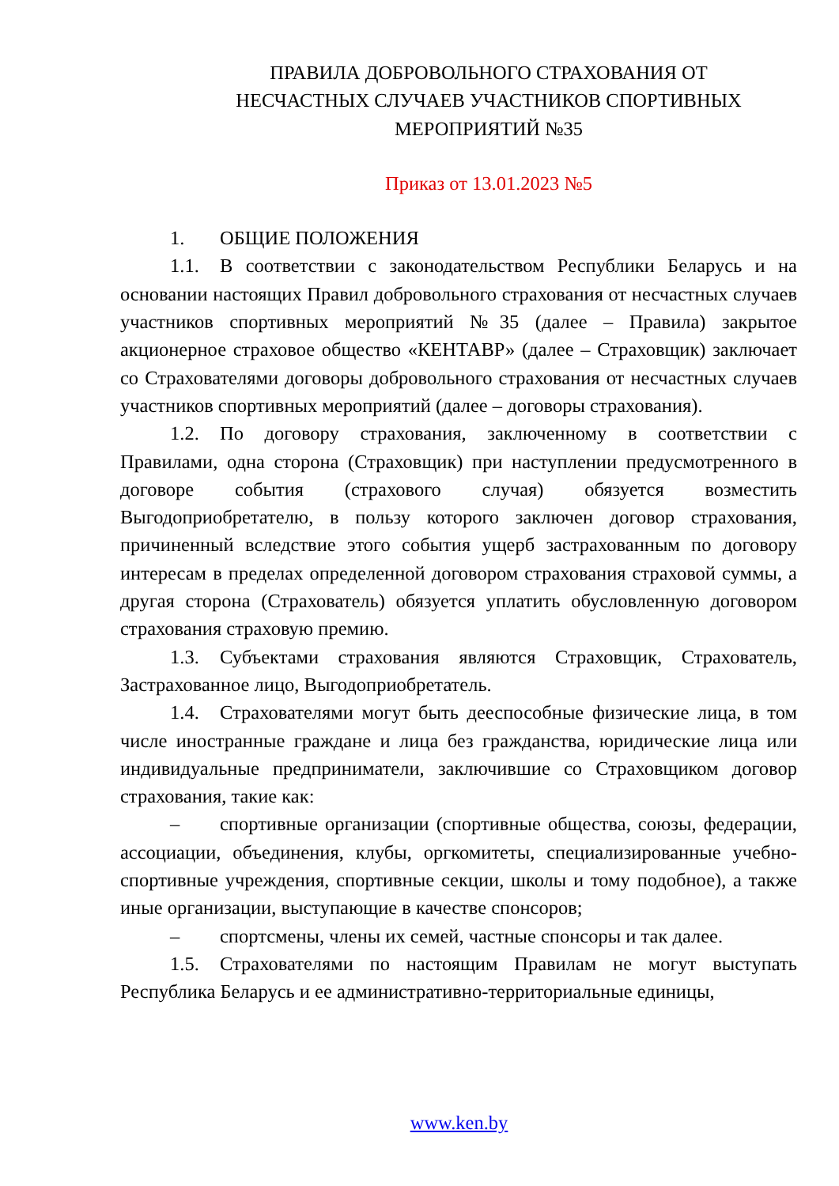ПРАВИЛА ДОБРОВОЛЬНОГО СТРАХОВАНИЯ ОТ
НЕСЧАСТНЫХ СЛУЧАЕВ УЧАСТНИКОВ СПОРТИВНЫХ
МЕРОПРИЯТИЙ №35
Приказ от 13.01.2023 №5
1. ОБЩИЕ ПОЛОЖЕНИЯ
1.1. В соответствии с законодательством Республики Беларусь и на основании настоящих Правил добровольного страхования от несчастных случаев участников спортивных мероприятий №35 (далее – Правила) закрытое акционерное страховое общество «КЕНТАВР» (далее – Страховщик) заключает со Страхователями договоры добровольного страхования от несчастных случаев участников спортивных мероприятий (далее – договоры страхования).
1.2. По договору страхования, заключенному в соответствии с Правилами, одна сторона (Страховщик) при наступлении предусмотренного в договоре события (страхового случая) обязуется возместить Выгодоприобретателю, в пользу которого заключен договор страхования, причиненный вследствие этого события ущерб застрахованным по договору интересам в пределах определенной договором страхования страховой суммы, а другая сторона (Страхователь) обязуется уплатить обусловленную договором страхования страховую премию.
1.3. Субъектами страхования являются Страховщик, Страхователь, Застрахованное лицо, Выгодоприобретатель.
1.4. Страхователями могут быть дееспособные физические лица, в том числе иностранные граждане и лица без гражданства, юридические лица или индивидуальные предприниматели, заключившие со Страховщиком договор страхования, такие как:
– спортивные организации (спортивные общества, союзы, федерации, ассоциации, объединения, клубы, оргкомитеты, специализированные учебно-спортивные учреждения, спортивные секции, школы и тому подобное), а также иные организации, выступающие в качестве спонсоров;
– спортсмены, члены их семей, частные спонсоры и так далее.
1.5. Страхователями по настоящим Правилам не могут выступать Республика Беларусь и ее административно-территориальные единицы,
www.ken.by